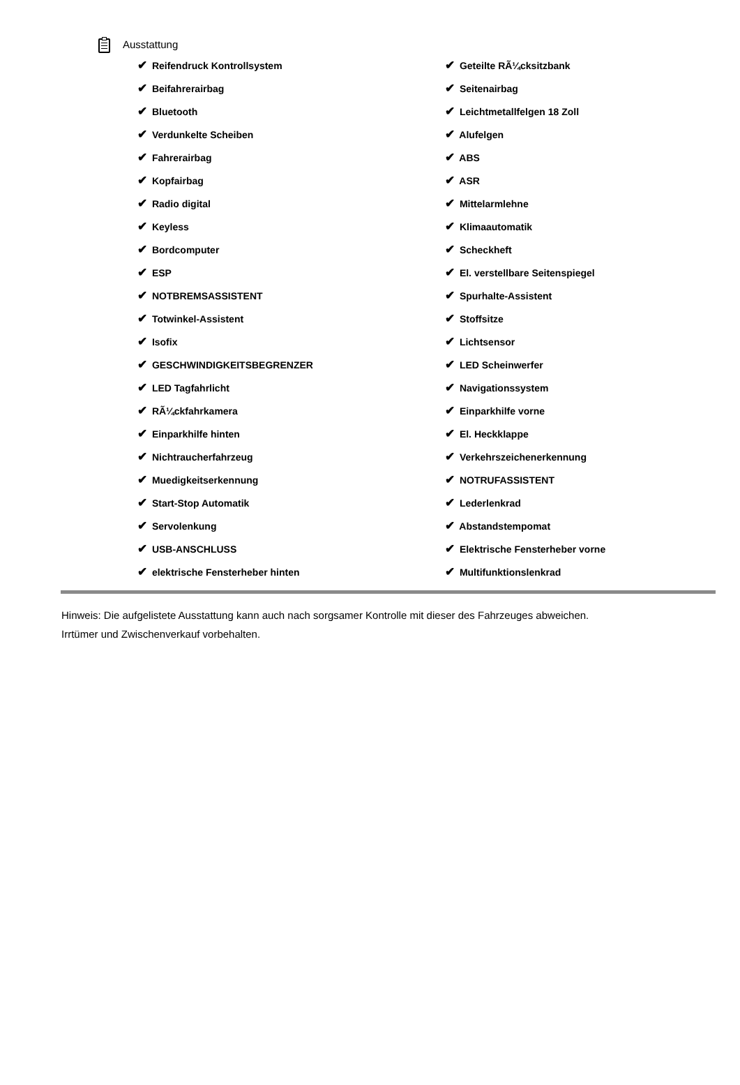Ausstattung
| ✔ Reifendruck Kontrollsystem | ✔ Geteilte RÃ¼cksitzbank |
| ✔ Beifahrerairbag | ✔ Seitenairbag |
| ✔ Bluetooth | ✔ Leichtmetallfelgen 18 Zoll |
| ✔ Verdunkelte Scheiben | ✔ Alufelgen |
| ✔ Fahrerairbag | ✔ ABS |
| ✔ Kopfairbag | ✔ ASR |
| ✔ Radio digital | ✔ Mittelarmlehne |
| ✔ Keyless | ✔ Klimaautomatik |
| ✔ Bordcomputer | ✔ Scheckheft |
| ✔ ESP | ✔ El. verstellbare Seitenspiegel |
| ✔ NOTBREMSASSISTENT | ✔ Spurhalte-Assistent |
| ✔ Totwinkel-Assistent | ✔ Stoffsitze |
| ✔ Isofix | ✔ Lichtsensor |
| ✔ GESCHWINDIGKEITSBEGRENZER | ✔ LED Scheinwerfer |
| ✔ LED Tagfahrlicht | ✔ Navigationssystem |
| ✔ RÃ¼ckfahrkamera | ✔ Einparkhilfe vorne |
| ✔ Einparkhilfe hinten | ✔ El. Heckklappe |
| ✔ Nichtraucherfahrzeug | ✔ Verkehrszeichenerkennung |
| ✔ Muedigkeitserkennung | ✔ NOTRUFASSISTENT |
| ✔ Start-Stop Automatik | ✔ Lederlenkrad |
| ✔ Servolenkung | ✔ Abstandstempomat |
| ✔ USB-ANSCHLUSS | ✔ Elektrische Fensterheber vorne |
| ✔ elektrische Fensterheber hinten | ✔ Multifunktionslenkrad |
Hinweis: Die aufgelistete Ausstattung kann auch nach sorgsamer Kontrolle mit dieser des Fahrzeuges abweichen. Irrtümer und Zwischenverkauf vorbehalten.